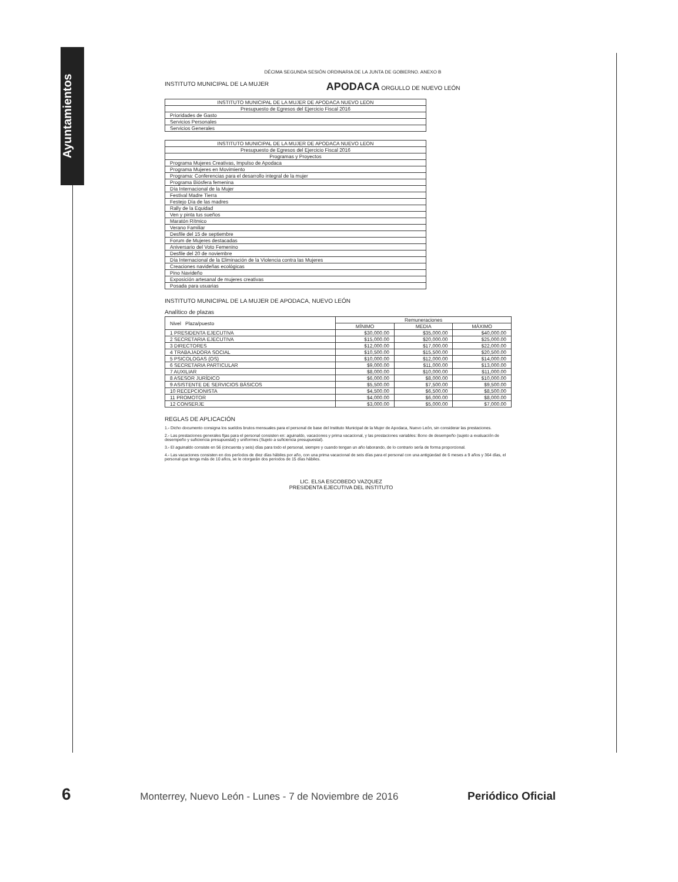Ayuntamientos
DÉCIMA SEGUNDA SESIÓN ORDINARIA DE LA JUNTA DE GOBIERNO. ANEXO B
INSTITUTO MUNICIPAL DE LA MUJER APODACA ORGULLO DE NUEVO LEÓN
| INSTITUTO MUNICIPAL DE LA MUJER DE APODACA NUEVO LEON |
| Presupuesto de Egresos del Ejercicio Fiscal 2016 |
| Prioridades de Gasto |
| Servicios Personales |
| Servicios Generales |
| INSTITUTO MUNICIPAL DE LA MUJER DE APODACA NUEVO LEON |
| Presupuesto de Egresos del Ejercicio Fiscal 2016 |
| Programas y Proyectos |
| Programa Mujeres Creativas, Impulso de Apodaca |
| Programa Mujeres en Movimiento |
| Programa: Conferencias para el desarrollo integral de la mujer |
| Programa Biósfera femenina |
| Día Internacional de la Mujer |
| Festival Madre Tierra |
| Festejo Día de las madres |
| Rally de la Equidad |
| Ven y pinta tus sueños |
| Maratón Rítmico |
| Verano Familiar |
| Desfile del 15 de septiembre |
| Forum de Mujeres destacadas |
| Aniversario del Voto Femenino |
| Desfile del 20 de noviembre |
| Día Internacional de la Eliminación de la Violencia contra las Mujeres |
| Creaciones navideñas ecológicas |
| Pino Navideño |
| Exposición artesanal de mujeres creativas |
| Posada para usuarias |
INSTITUTO MUNICIPAL DE LA MUJER DE APODACA, NUEVO LEÓN
Analítico de plazas
| Nivel Plaza/puesto | Remuneraciones | | |
| --- | --- | --- | --- |
| | MÍNIMO | MEDIA | MÁXIMO |
| 1 PRESIDENTA EJECUTIVA | $30,000.00 | $35,000.00 | $40,000.00 |
| 2 SECRETARIA EJECUTIVA | $15,000.00 | $20,000.00 | $25,000.00 |
| 3 DIRECTORES | $12,000.00 | $17,000.00 | $22,000.00 |
| 4 TRABAJADORA SOCIAL | $10,500.00 | $15,500.00 | $20,500.00 |
| 5 PSICOLOGAS (OS) | $10,000.00 | $12,000.00 | $14,000.00 |
| 6 SECRETARIA PARTICULAR | $9,000.00 | $11,000.00 | $13,000.00 |
| 7 AUXILIAR | $8,000.00 | $10,000.00 | $11,000.00 |
| 8 ASESOR JURÍDICO | $6,000.00 | $8,000.00 | $10,000.00 |
| 9 ASISTENTE DE SERVICIOS BÁSICOS | $5,500.00 | $7,500.00 | $9,500.00 |
| 10 RECEPCIONISTA | $4,500.00 | $6,500.00 | $8,500.00 |
| 11 PROMOTOR | $4,000.00 | $6,000.00 | $8,000.00 |
| 12 CONSERJE | $3,000.00 | $5,000.00 | $7,000.00 |
REGLAS DE APLICACIÓN
1.- Dicho documento consigna los sueldos brutos mensuales para el personal de base del Instituto Municipal de la Mujer de Apodaca, Nuevo León, sin considerar las prestaciones.
2.- Las prestaciones generales fijas para el personal consisten en: aguinaldo, vacaciones y prima vacacional, y las prestaciones variables: Bono de desempeño (sujeto a evaluación de desempeño y suficiencia presupuestal) y uniformes (Sujeto a suficiencia presupuestal).
3.- El aguinaldo consiste en 56 (cincuenta y seis) días para todo el personal, siempre y cuando tengan un año laborando, de lo contrario sería de forma proporcional.
4.- Las vacaciones consisten en dos períodos de diez días hábiles por año, con una prima vacacional de seis días para el personal con una antigüedad de 6 meses a 9 años y 364 días, el personal que tenga más de 10 años, se le otorgarán dos periodos de 15 días hábiles.
LIC. ELSA ESCOBEDO VAZQUEZ
PRESIDENTA EJECUTIVA DEL INSTITUTO
6 Monterrey, Nuevo León - Lunes - 7 de Noviembre de 2016 Periódico Oficial